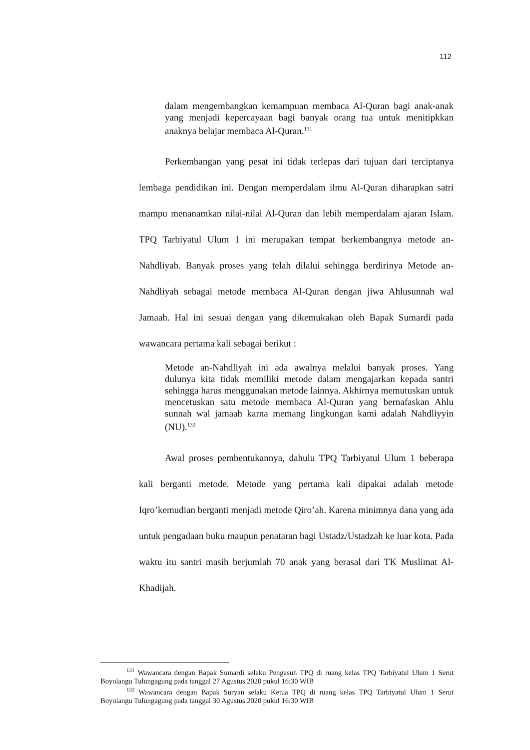112
dalam mengembangkan kemampuan membaca Al-Quran bagi anak-anak yang menjadi kepercayaan bagi banyak orang tua untuk menitipkkan anaknya belajar membaca Al-Quran.<sup>131</sup>
Perkembangan yang pesat ini tidak terlepas dari tujuan dari terciptanya lembaga pendidikan ini. Dengan memperdalam ilmu Al-Quran diharapkan satri mampu menanamkan nilai-nilai Al-Quran dan lebih memperdalam ajaran Islam. TPQ Tarbiyatul Ulum 1 ini merupakan tempat berkembangnya metode an-Nahdliyah. Banyak proses yang telah dilalui sehingga berdirinya Metode an-Nahdliyah sebagai metode membaca Al-Quran dengan jiwa Ahlusunnah wal Jamaah. Hal ini sesuai dengan yang dikemukakan oleh Bapak Sumardi pada wawancara pertama kali sebagai berikut :
Metode an-Nahdliyah ini ada awalnya melalui banyak proses. Yang dulunya kita tidak memiliki metode dalam mengajarkan kepada santri sehingga harus menggunakan metode lainnya. Akhirnya memutuskan untuk mencetuskan satu metode membaca Al-Quran yang bernafaskan Ahlu sunnah wal jamaah karna memang lingkungan kami adalah Nahdliyyin (NU).<sup>132</sup>
Awal proses pembentukannya, dahulu TPQ Tarbiyatul Ulum 1 beberapa kali berganti metode. Metode yang pertama kali dipakai adalah metode Iqro’kemudian berganti menjadi metode Qiro’ah. Karena minimnya dana yang ada untuk pengadaan buku maupun penataran bagi Ustadz/Ustadzah ke luar kota. Pada waktu itu santri masih berjumlah 70 anak yang berasal dari TK Muslimat Al-Khadijah.
<sup>131</sup> Wawancara dengan Bapak Sumardi selaku Pengasuh TPQ di ruang kelas TPQ Tarbiyatul Ulum 1 Serut Boyolangu Tulungagung pada tanggal 27 Agustus 2020 pukul 16:30 WIB
<sup>132</sup> Wawancara dengan Bapak Suryan selaku Ketua TPQ di ruang kelas TPQ Tarbiyatul Ulum 1 Serut Boyolangu Tulungagung pada tanggal 30 Agustus 2020 pukul 16:30 WIB